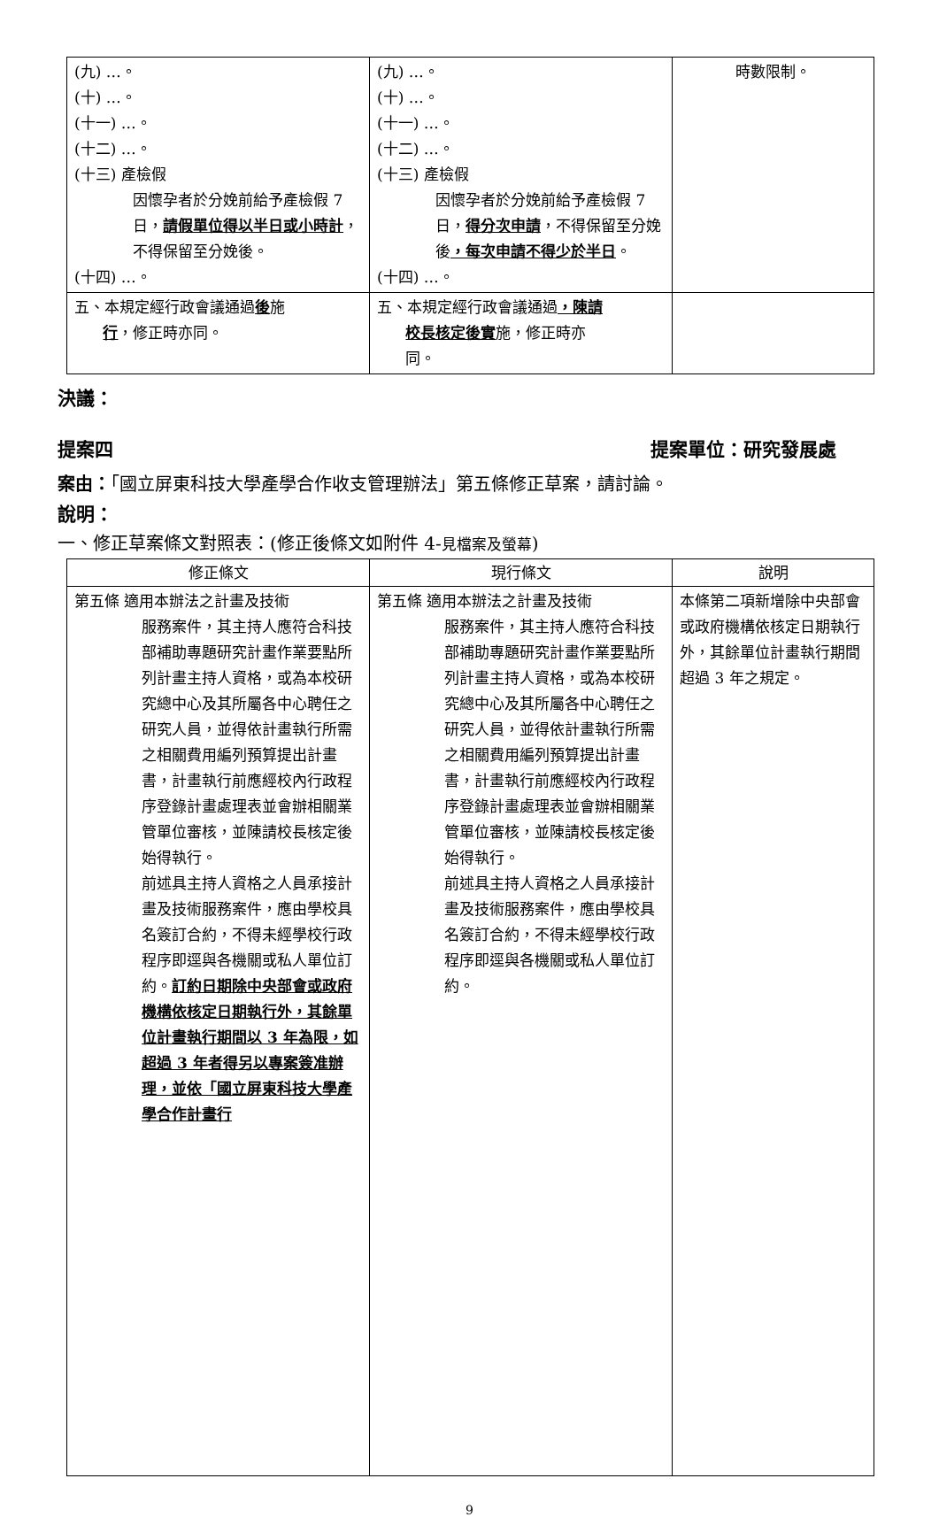| (九) …。 (十) …。 (十一) …。 (十二) …。 (十三) 產檢假 因懷孕者於分娩前給予產檢假 7 日， 請假單位得以半日或小時計 ，不得保留至分娩後。 (十四) …。 | (九) …。 (十) …。 (十一) …。 (十二) …。 (十三) 產檢假 因懷孕者於分娩前給予產檢假 7 日， 得分次申請 ，不得保留至分娩後 ，每次申請不得少於半日 。 (十四) …。 | 時數限制。 |
| 五、本規定經行政會議通過 後 施 行 ，修正時亦同。 | 五、本規定經行政會議通過 ，陳請 校長核定後實 施，修正時亦 同。 | |
決議：
提案四 提案單位：研究發展處
案由：「國立屏東科技大學產學合作收支管理辦法」第五條修正草案，請討論。
說明：
一、修正草案條文對照表：(修正後條文如附件 4-見檔案及螢幕)
| 修正條文 | 現行條文 | 說明 |
| --- | --- | --- |
| 第五條 適用本辦法之計畫及技術 服務案件，其主持人應符合科技部補助專題研究計畫作業要點所列計畫主持人資格，或為本校研究總中心及其所屬各中心聘任之研究人員，並得依計畫執行所需之相關費用編列預算提出計畫書，計畫執行前應經校內行政程序登錄計畫處理表並會辦相關業管單位審核，並陳請校長核定後始得執行。 前述具主持人資格之人員承接計畫及技術服務案件，應由學校具名簽訂合約，不得未經學校行政程序即逕與各機關或私人單位訂約。 訂約日期除中央部會或政府機構依核定日期執行外，其餘單位計畫執行期間以 3 年為限，如超過 3 年者得另以專案簽准辦理，並依「國立屏東科技大學產學合作計畫行 | 第五條 適用本辦法之計畫及技術 服務案件，其主持人應符合科技部補助專題研究計畫作業要點所列計畫主持人資格，或為本校研究總中心及其所屬各中心聘任之研究人員，並得依計畫執行所需之相關費用編列預算提出計畫書，計畫執行前應經校內行政程序登錄計畫處理表並會辦相關業管單位審核，並陳請校長核定後始得執行。 前述具主持人資格之人員承接計畫及技術服務案件，應由學校具名簽訂合約，不得未經學校行政程序即逕與各機關或私人單位訂約。 | 本條第二項新增除中央部會或政府機構依核定日期執行外，其餘單位計畫執行期間超過 3 年之規定。 |
9